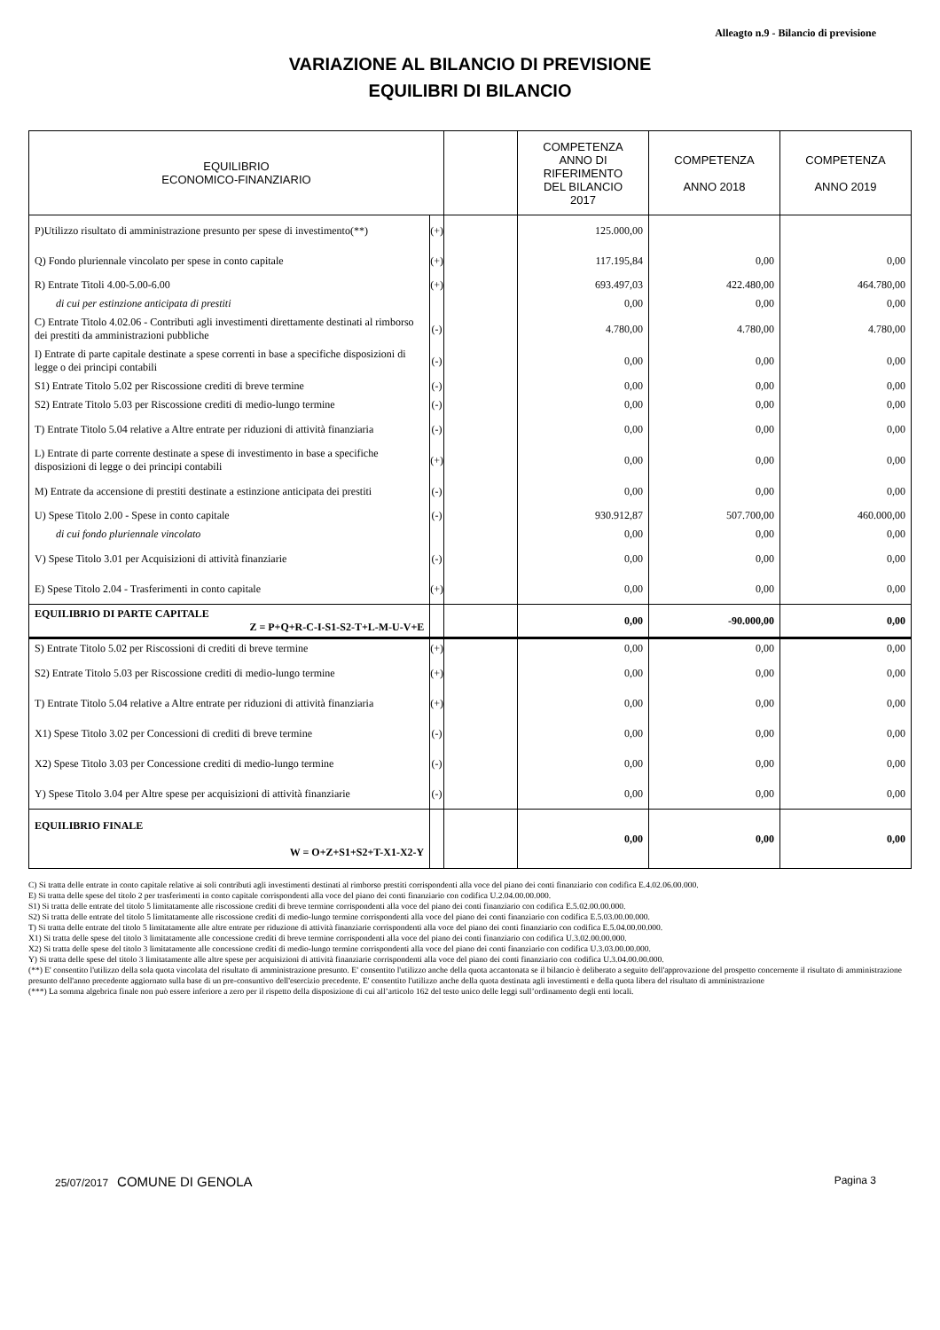Alleagto n.9 - Bilancio di previsione
VARIAZIONE AL BILANCIO DI PREVISIONE
EQUILIBRI DI BILANCIO
| EQUILIBRIO ECONOMICO-FINANZIARIO | | | COMPETENZA ANNO DI RIFERIMENTO DEL BILANCIO 2017 | COMPETENZA ANNO 2018 | COMPETENZA ANNO 2019 |
| --- | --- | --- | --- | --- | --- |
| P)Utilizzo risultato di amministrazione presunto per spese di investimento(**) | (+) | | 125.000,00 | | |
| Q) Fondo pluriennale vincolato per spese in conto capitale | (+) | | 117.195,84 | 0,00 | 0,00 |
| R) Entrate Titoli 4.00-5.00-6.00 | (+) | | 693.497,03 | 422.480,00 | 464.780,00 |
| di cui per estinzione anticipata di prestiti | | | 0,00 | 0,00 | 0,00 |
| C) Entrate Titolo 4.02.06 - Contributi agli investimenti direttamente destinati al rimborso dei prestiti da amministrazioni pubbliche | (-) | | 4.780,00 | 4.780,00 | 4.780,00 |
| I) Entrate di parte capitale destinate a spese correnti in base a specifiche disposizioni di legge o dei principi contabili | (-) | | 0,00 | 0,00 | 0,00 |
| S1) Entrate Titolo 5.02 per Riscossione crediti di breve termine | (-) | | 0,00 | 0,00 | 0,00 |
| S2) Entrate Titolo 5.03 per Riscossione crediti di medio-lungo termine | (-) | | 0,00 | 0,00 | 0,00 |
| T) Entrate Titolo 5.04 relative a Altre entrate per riduzioni di attività finanziaria | (-) | | 0,00 | 0,00 | 0,00 |
| L) Entrate di parte corrente destinate a spese di investimento in base a specifiche disposizioni di legge o dei principi contabili | (+) | | 0,00 | 0,00 | 0,00 |
| M) Entrate da accensione di prestiti destinate a estinzione anticipata dei prestiti | (-) | | 0,00 | 0,00 | 0,00 |
| U) Spese Titolo 2.00 - Spese in conto capitale | (-) | | 930.912,87 | 507.700,00 | 460.000,00 |
| di cui fondo pluriennale vincolato | | | 0,00 | 0,00 | 0,00 |
| V) Spese Titolo 3.01 per Acquisizioni di attività finanziarie | (-) | | 0,00 | 0,00 | 0,00 |
| E) Spese Titolo 2.04 - Trasferimenti in conto capitale | (+) | | 0,00 | 0,00 | 0,00 |
| EQUILIBRIO DI PARTE CAPITALE Z = P+Q+R-C-I-S1-S2-T+L-M-U-V+E | | | 0,00 | -90.000,00 | 0,00 |
| S) Entrate Titolo 5.02 per Riscossioni di crediti di breve termine | (+) | | 0,00 | 0,00 | 0,00 |
| S2) Entrate Titolo 5.03 per Riscossione crediti di medio-lungo termine | (+) | | 0,00 | 0,00 | 0,00 |
| T) Entrate Titolo 5.04 relative a Altre entrate per riduzioni di attività finanziaria | (+) | | 0,00 | 0,00 | 0,00 |
| X1) Spese Titolo 3.02 per Concessioni di crediti di breve termine | (-) | | 0,00 | 0,00 | 0,00 |
| X2) Spese Titolo 3.03 per Concessione crediti di medio-lungo termine | (-) | | 0,00 | 0,00 | 0,00 |
| Y) Spese Titolo 3.04 per Altre spese per acquisizioni di attività finanziarie | (-) | | 0,00 | 0,00 | 0,00 |
| EQUILIBRIO FINALE W = O+Z+S1+S2+T-X1-X2-Y | | | 0,00 | 0,00 | 0,00 |
C) Si tratta delle entrate in conto capitale relative ai soli contributi agli investimenti destinati al rimborso prestiti corrispondenti alla voce del piano dei conti finanziario con codifica E.4.02.06.00.000.
E) Si tratta delle spese del titolo 2 per trasferimenti in conto capitale corrispondenti alla voce del piano dei conti finanziario con codifica U.2.04.00.00.000.
S1) Si tratta delle entrate del titolo 5 limitatamente alle riscossione crediti di breve termine corrispondenti alla voce del piano dei conti finanziario con codifica E.5.02.00.00.000.
S2) Si tratta delle entrate del titolo 5 limitatamente alle riscossione crediti di medio-lungo termine corrispondenti alla voce del piano dei conti finanziario con codifica E.5.03.00.00.000.
T) Si tratta delle entrate del titolo 5 limitatamente alle altre entrate per riduzione di attività finanziarie corrispondenti alla voce del piano dei conti finanziario con codifica E.5.04.00.00.000.
X1) Si tratta delle spese del titolo 3 limitatamente alle concessione crediti di breve termine corrispondenti alla voce del piano dei conti finanziario con codifica U.3.02.00.00.000.
X2) Si tratta delle spese del titolo 3 limitatamente alle concessione crediti di medio-lungo termine corrispondenti alla voce del piano dei conti finanziario con codifica U.3.03.00.00.000.
Y) Si tratta delle spese del titolo 3 limitatamente alle altre spese per acquisizioni di attività finanziarie corrispondenti alla voce del piano dei conti finanziario con codifica U.3.04.00.00.000.
(**) E' consentito l'utilizzo della sola quota vincolata del risultato di amministrazione presunto. E' consentito l'utilizzo anche della quota accantonata se il bilancio è deliberato a seguito dell'approvazione del prospetto concernente il risultato di amministrazione presunto dell'anno precedente aggiornato sulla base di un pre-consuntivo dell'esercizio precedente. E' consentito l'utilizzo anche della quota destinata agli investimenti e della quota libera del risultato di amministrazione
(***) La somma algebrica finale non può essere inferiore a zero per il rispetto della disposizione di cui all’articolo 162 del testo unico delle leggi sull’ordinamento degli enti locali.
25/07/2017 COMUNE DI GENOLA Pagina 3